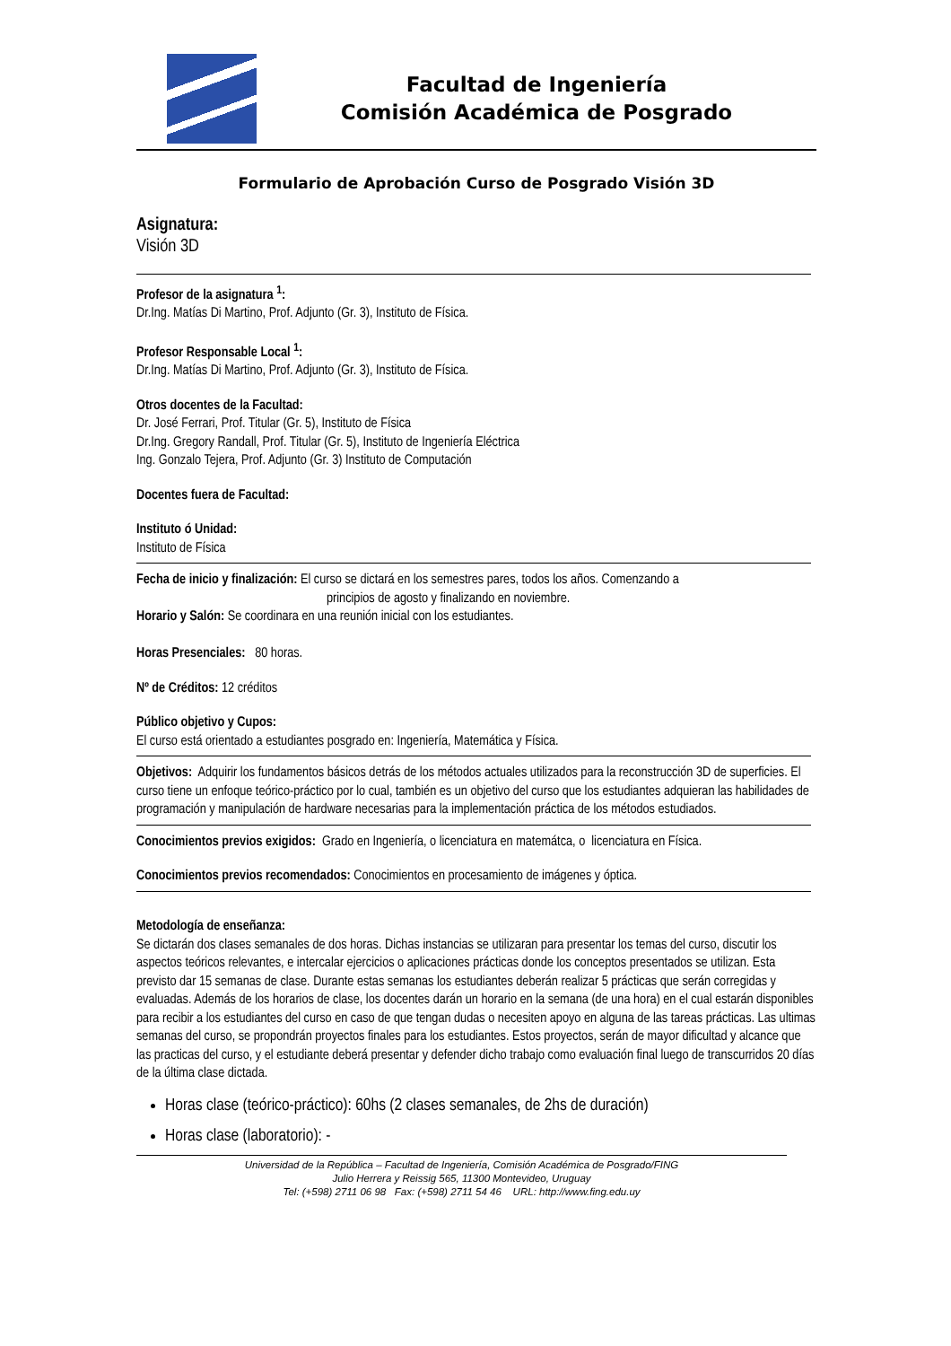Facultad de Ingeniería
Comisión Académica de Posgrado
Formulario de Aprobación Curso de Posgrado Visión 3D
Asignatura:
Visión 3D
Profesor de la asignatura <sup>1</sup>:
Dr.Ing. Matías Di Martino, Prof. Adjunto (Gr. 3), Instituto de Física.
Profesor Responsable Local <sup>1</sup>:
Dr.Ing. Matías Di Martino, Prof. Adjunto (Gr. 3), Instituto de Física.
Otros docentes de la Facultad:
Dr. José Ferrari, Prof. Titular (Gr. 5), Instituto de Física
Dr.Ing. Gregory Randall, Prof. Titular (Gr. 5), Instituto de Ingeniería Eléctrica
Ing. Gonzalo Tejera, Prof. Adjunto (Gr. 3) Instituto de Computación
Docentes fuera de Facultad:
Instituto ó Unidad:
Instituto de Física
Fecha de inicio y finalización: El curso se dictará en los semestres pares, todos los años. Comenzando a
principios de agosto y finalizando en noviembre.
Horario y Salón: Se coordinara en una reunión inicial con los estudiantes.
Horas Presenciales: 80 horas.
Nº de Créditos: 12 créditos
Público objetivo y Cupos:
El curso está orientado a estudiantes posgrado en: Ingeniería, Matemática y Física.
Objetivos: Adquirir los fundamentos básicos detrás de los métodos actuales utilizados para la reconstrucción 3D de superficies. El curso tiene un enfoque teórico-práctico por lo cual, también es un objetivo del curso que los estudiantes adquieran las habilidades de programación y manipulación de hardware necesarias para la implementación práctica de los métodos estudiados.
Conocimientos previos exigidos: Grado en Ingeniería, o licenciatura en matemátca, o licenciatura en Física.
Conocimientos previos recomendados: Conocimientos en procesamiento de imágenes y óptica.
Metodología de enseñanza:
Se dictarán dos clases semanales de dos horas. Dichas instancias se utilizaran para presentar los temas del curso, discutir los aspectos teóricos relevantes, e intercalar ejercicios o aplicaciones prácticas donde los conceptos presentados se utilizan. Esta previsto dar 15 semanas de clase. Durante estas semanas los estudiantes deberán realizar 5 prácticas que serán corregidas y evaluadas. Además de los horarios de clase, los docentes darán un horario en la semana (de una hora) en el cual estarán disponibles para recibir a los estudiantes del curso en caso de que tengan dudas o necesiten apoyo en alguna de las tareas prácticas. Las ultimas semanas del curso, se propondrán proyectos finales para los estudiantes. Estos proyectos, serán de mayor dificultad y alcance que las practicas del curso, y el estudiante deberá presentar y defender dicho trabajo como evaluación final luego de transcurridos 20 días de la última clase dictada.
Horas clase (teórico-práctico): 60hs (2 clases semanales, de 2hs de duración)
Horas clase (laboratorio): -
Universidad de la República – Facultad de Ingeniería, Comisión Académica de Posgrado/FING
Julio Herrera y Reissig 565, 11300 Montevideo, Uruguay
Tel: (+598) 2711 06 98 Fax: (+598) 2711 54 46 URL: http://www.fing.edu.uy